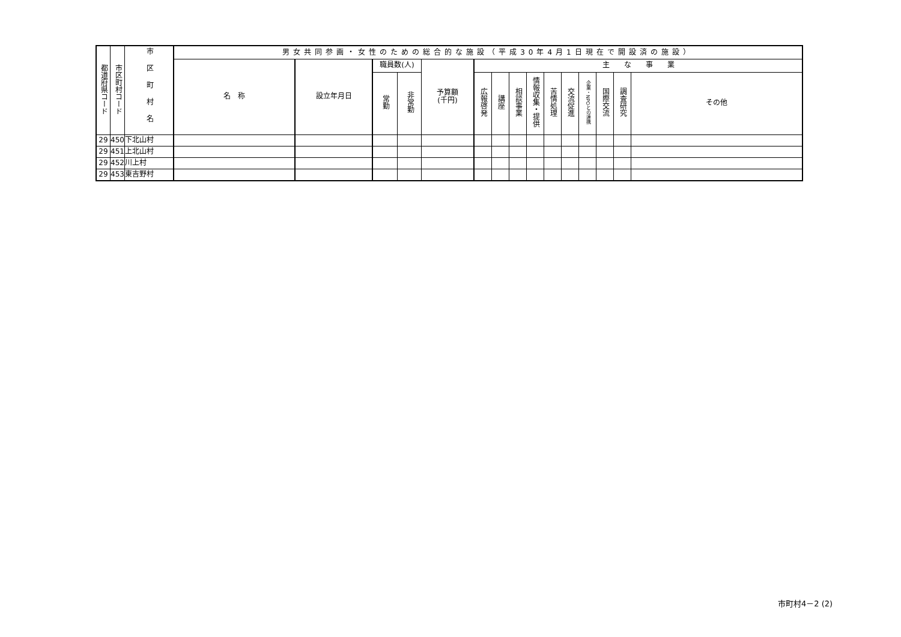| 都道府県コード | 市区町村コード | 市区町村名 | 男女共同参画・女性のための総合的な施設（平成30年4月1日現在で開設済の施設） | | | | | | | | | | | | | | |
| --- | --- | --- | --- | --- | --- | --- | --- | --- | --- | --- | --- | --- | --- | --- | --- | --- | --- |
| | | | 名 称 | 設立年月日 | 職員数(人) | | 予算額 (千円) | 主 な 事 業 | | | | | | | | | |
| | | | | | 常勤 | 非常勤 | | 広報啓発 | 講座 | 相談事業 | 情報収集・提供 | 苦情処理 | 交流促進 | 企業・NPOとの連携 | 国際交流 | 調査研究 | その他 |
| 29 | 450 | 下北山村 | | | | | | | | | | | | | | | |
| 29 | 451 | 上北山村 | | | | | | | | | | | | | | | |
| 29 | 452 | 川上村 | | | | | | | | | | | | | | | |
| 29 | 453 | 東吉野村 | | | | | | | | | | | | | | | |
市町村4－2 (2)